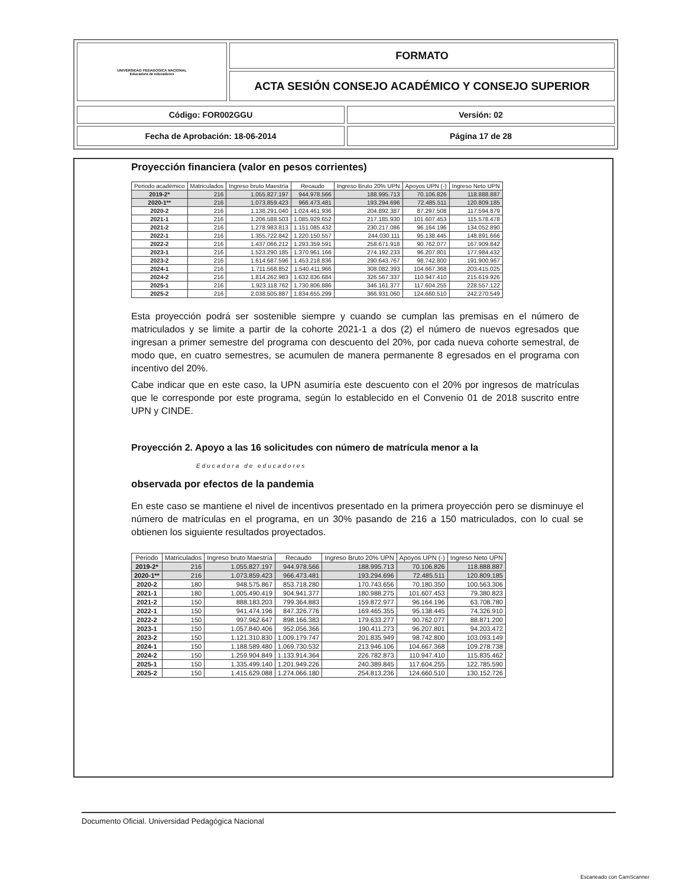| UNIVERSIDAD PEDAGÓGICA NACIONAL Educadora de educadores | FORMATO |
| | ACTA SESIÓN CONSEJO ACADÉMICO Y CONSEJO SUPERIOR |
| Código: FOR002GGU | Versión: 02 |
| Fecha de Aprobación: 18-06-2014 | Página 17 de 28 |
Proyección financiera (valor en pesos corrientes)
| Periodo académico | Matriculados | Ingreso bruto Maestría | Recaudo | Ingreso Bruto 20% UPN | Apoyos UPN (-) | Ingreso Neto UPN |
| --- | --- | --- | --- | --- | --- | --- |
| 2019-2* | 216 | 1.055.827.197 | 944.978.566 | 188.995.713 | 70.106.826 | 118.888.887 |
| 2020-1** | 216 | 1.073.859.423 | 966.473.481 | 193.294.696 | 72.485.511 | 120.809.185 |
| 2020-2 | 216 | 1.138.291.040 | 1.024.461.936 | 204.892.387 | 87.297.508 | 117.594.879 |
| 2021-1 | 216 | 1.206.588.503 | 1.085.929.652 | 217.185.930 | 101.607.453 | 115.578.478 |
| 2021-2 | 216 | 1.278.983.813 | 1.151.085.432 | 230.217.086 | 96.164.196 | 134.052.890 |
| 2022-1 | 216 | 1.355.722.842 | 1.220.150.557 | 244.030.111 | 95.138.445 | 148.891.666 |
| 2022-2 | 216 | 1.437.066.212 | 1.293.359.591 | 258.671.918 | 90.762.077 | 167.909.842 |
| 2023-1 | 216 | 1.523.290.185 | 1.370.961.166 | 274.192.233 | 96.207.801 | 177.984.432 |
| 2023-2 | 216 | 1.614.687.596 | 1.453.218.836 | 290.643.767 | 98.742.800 | 191.900.967 |
| 2024-1 | 216 | 1.711.568.852 | 1.540.411.966 | 308.082.393 | 104.667.368 | 203.415.025 |
| 2024-2 | 216 | 1.814.262.983 | 1.632.836.684 | 326.567.337 | 110.947.410 | 215.619.926 |
| 2025-1 | 216 | 1.923.118.762 | 1.730.806.886 | 346.161.377 | 117.604.255 | 228.557.122 |
| 2025-2 | 216 | 2.038.505.887 | 1.834.655.299 | 366.931.060 | 124.660.510 | 242.270.549 |
Esta proyección podrá ser sostenible siempre y cuando se cumplan las premisas en el número de matriculados y se limite a partir de la cohorte 2021-1 a dos (2) el número de nuevos egresados que ingresan a primer semestre del programa con descuento del 20%, por cada nueva cohorte semestral, de modo que, en cuatro semestres, se acumulen de manera permanente 8 egresados en el programa con incentivo del 20%.
Cabe indicar que en este caso, la UPN asumiría este descuento con el 20% por ingresos de matrículas que le corresponde por este programa, según lo establecido en el Convenio 01 de 2018 suscrito entre UPN y CINDE.
Proyección 2. Apoyo a las 16 solicitudes con número de matrícula menor a la
Educadora de educadores
observada por efectos de la pandemia
En este caso se mantiene el nivel de incentivos presentado en la primera proyección pero se disminuye el número de matrículas en el programa, en un 30% pasando de 216 a 150 matriculados, con lo cual se obtienen los siguiente resultados proyectados.
| Periodo | Matriculados | Ingreso bruto Maestría | Recaudo | Ingreso Bruto 20% UPN | Apoyos UPN (-) | Ingreso Neto UPN |
| --- | --- | --- | --- | --- | --- | --- |
| 2019-2* | 216 | 1.055.827.197 | 944.978.566 | 188.995.713 | 70.106.826 | 118.888.887 |
| 2020-1** | 216 | 1.073.859.423 | 966.473.481 | 193.294.696 | 72.485.511 | 120.809.185 |
| 2020-2 | 180 | 948.575.867 | 853.718.280 | 170.743.656 | 70.180.350 | 100.563.306 |
| 2021-1 | 180 | 1.005.490.419 | 904.941.377 | 180.988.275 | 101.607.453 | 79.380.823 |
| 2021-2 | 150 | 888.183.203 | 799.364.883 | 159.872.977 | 96.164.196 | 63.708.780 |
| 2022-1 | 150 | 941.474.196 | 847.326.776 | 169.465.355 | 95.138.445 | 74.326.910 |
| 2022-2 | 150 | 997.962.647 | 898.166.383 | 179.633.277 | 90.762.077 | 88.871.200 |
| 2023-1 | 150 | 1.057.840.406 | 952.056.366 | 190.411.273 | 96.207.801 | 94.203.472 |
| 2023-2 | 150 | 1.121.310.830 | 1.009.179.747 | 201.835.949 | 98.742.800 | 103.093.149 |
| 2024-1 | 150 | 1.188.589.480 | 1.069.730.532 | 213.946.106 | 104.667.368 | 109.278.738 |
| 2024-2 | 150 | 1.259.904.849 | 1.133.914.364 | 226.782.873 | 110.947.410 | 115.835.462 |
| 2025-1 | 150 | 1.335.499.140 | 1.201.949.226 | 240.389.845 | 117.604.255 | 122.785.590 |
| 2025-2 | 150 | 1.415.629.088 | 1.274.066.180 | 254.813.236 | 124.660.510 | 130.152.726 |
Documento Oficial. Universidad Pedagógica Nacional
Escaneado con CamScanner